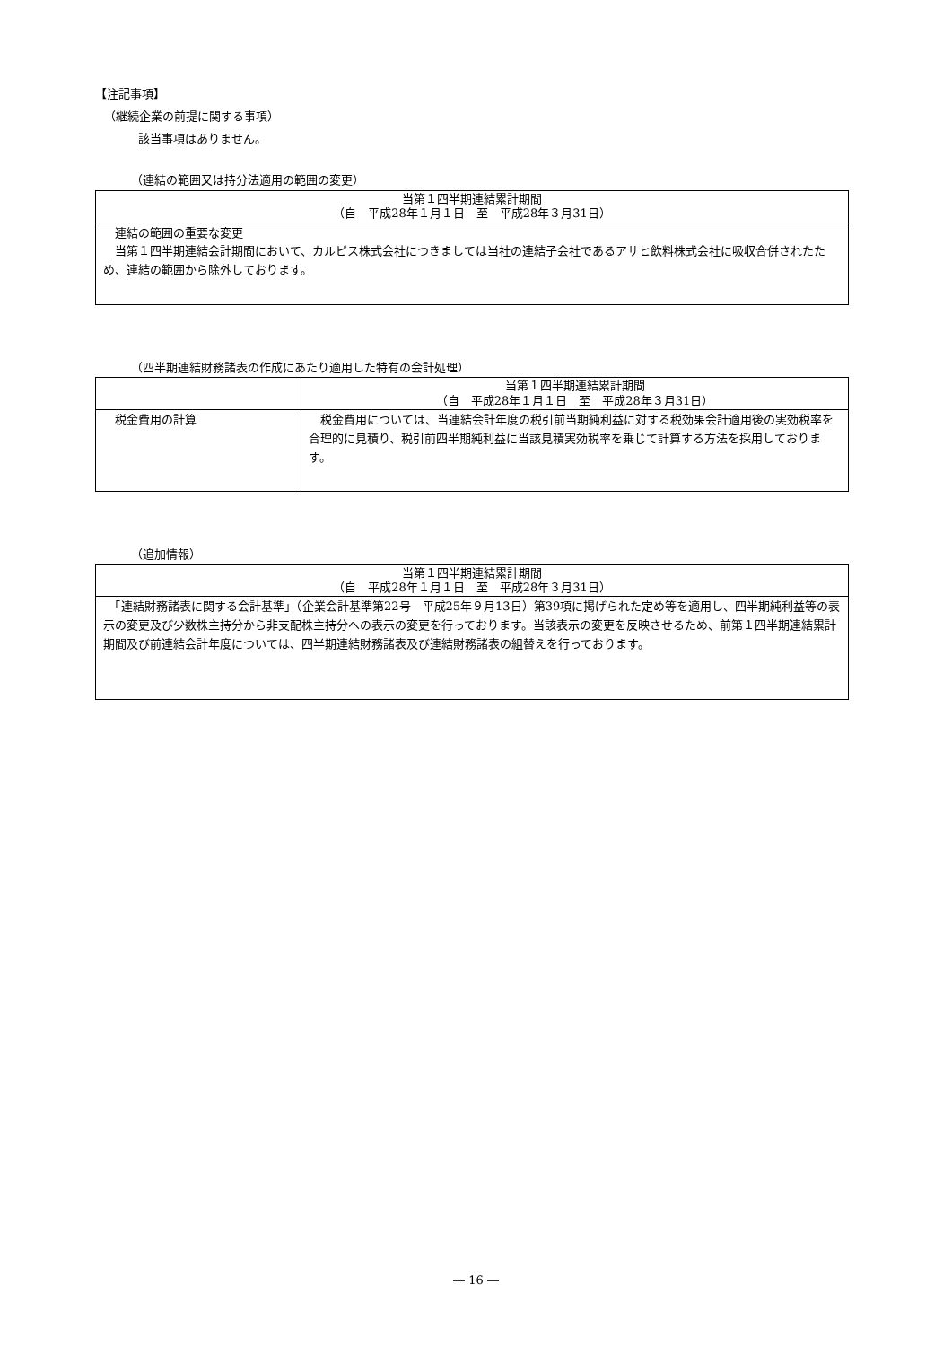【注記事項】
（継続企業の前提に関する事項）
該当事項はありません。
（連結の範囲又は持分法適用の範囲の変更）
| 当第１四半期連結累計期間 （自 平成28年１月１日 至 平成28年３月31日） |
| --- |
| 連結の範囲の重要な変更 当第１四半期連結会計期間において、カルピス株式会社につきましては当社の連結子会社であるアサヒ飲料株式会社に吸収合併されたため、連結の範囲から除外しております。 |
（四半期連結財務諸表の作成にあたり適用した特有の会計処理）
| | 当第１四半期連結累計期間 （自 平成28年１月１日 至 平成28年３月31日） |
| --- | --- |
| 税金費用の計算 | 税金費用については、当連結会計年度の税引前当期純利益に対する税効果会計適用後の実効税率を合理的に見積り、税引前四半期純利益に当該見積実効税率を乗じて計算する方法を採用しております。 |
（追加情報）
| 当第１四半期連結累計期間 （自 平成28年１月１日 至 平成28年３月31日） |
| --- |
| 「連結財務諸表に関する会計基準」（企業会計基準第22号 平成25年９月13日）第39項に掲げられた定め等を適用し、四半期純利益等の表示の変更及び少数株主持分から非支配株主持分への表示の変更を行っております。当該表示の変更を反映させるため、前第１四半期連結累計期間及び前連結会計年度については、四半期連結財務諸表及び連結財務諸表の組替えを行っております。 |
― 16 ―